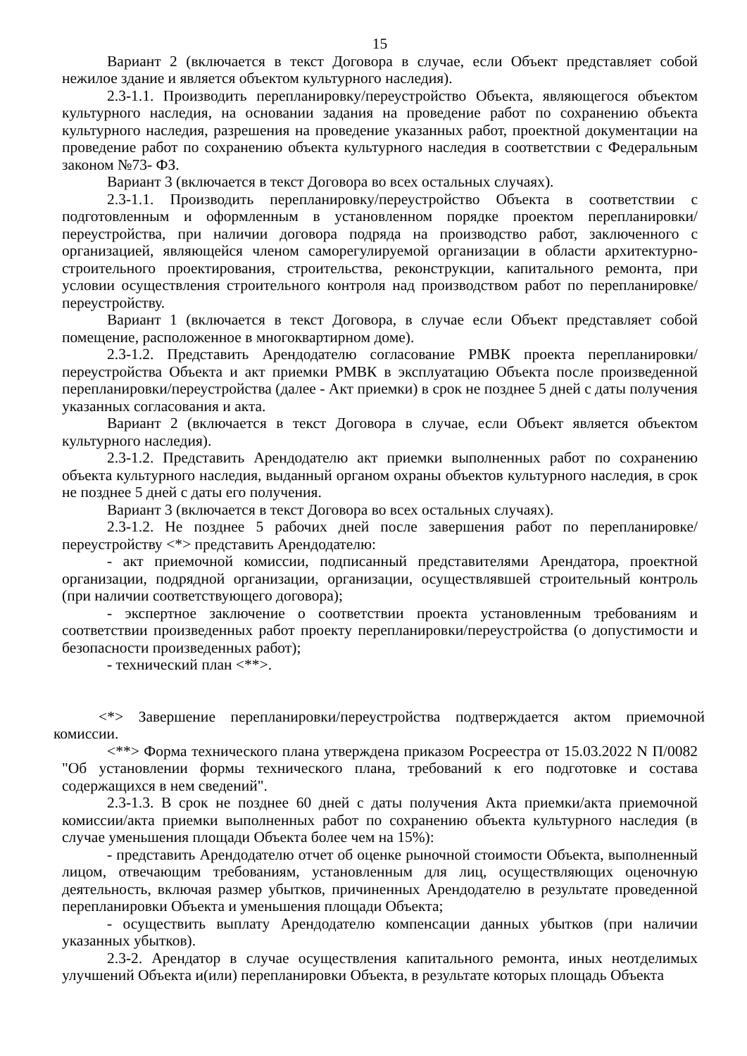15
Вариант 2 (включается в текст Договора в случае, если Объект представляет собой нежилое здание и является объектом культурного наследия).
2.3-1.1. Производить перепланировку/переустройство Объекта, являющегося объектом культурного наследия, на основании задания на проведение работ по сохранению объекта культурного наследия, разрешения на проведение указанных работ, проектной документации на проведение работ по сохранению объекта культурного наследия в соответствии с Федеральным законом №73- ФЗ.
Вариант 3 (включается в текст Договора во всех остальных случаях).
2.3-1.1. Производить перепланировку/переустройство Объекта в соответствии с подготовленным и оформленным в установленном порядке проектом перепланировки/переустройства, при наличии договора подряда на производство работ, заключенного с организацией, являющейся членом саморегулируемой организации в области архитектурно-строительного проектирования, строительства, реконструкции, капитального ремонта, при условии осуществления строительного контроля над производством работ по перепланировке/переустройству.
Вариант 1 (включается в текст Договора, в случае если Объект представляет собой помещение, расположенное в многоквартирном доме).
2.3-1.2. Представить Арендодателю согласование РМВК проекта перепланировки/переустройства Объекта и акт приемки РМВК в эксплуатацию Объекта после произведенной перепланировки/переустройства (далее - Акт приемки) в срок не позднее 5 дней с даты получения указанных согласования и акта.
Вариант 2 (включается в текст Договора в случае, если Объект является объектом культурного наследия).
2.3-1.2. Представить Арендодателю акт приемки выполненных работ по сохранению объекта культурного наследия, выданный органом охраны объектов культурного наследия, в срок не позднее 5 дней с даты его получения.
Вариант 3 (включается в текст Договора во всех остальных случаях).
2.3-1.2. Не позднее 5 рабочих дней после завершения работ по перепланировке/переустройству <*> представить Арендодателю:
- акт приемочной комиссии, подписанный представителями Арендатора, проектной организации, подрядной организации, организации, осуществлявшей строительный контроль (при наличии соответствующего договора);
- экспертное заключение о соответствии проекта установленным требованиям и соответствии произведенных работ проекту перепланировки/переустройства (о допустимости и безопасности произведенных работ);
- технический план <**>.
<*> Завершение перепланировки/переустройства подтверждается актом приемочной комиссии.
<**> Форма технического плана утверждена приказом Росреестра от 15.03.2022 N П/0082 "Об установлении формы технического плана, требований к его подготовке и состава содержащихся в нем сведений".
2.3-1.3. В срок не позднее 60 дней с даты получения Акта приемки/акта приемочной комиссии/акта приемки выполненных работ по сохранению объекта культурного наследия (в случае уменьшения площади Объекта более чем на 15%):
- представить Арендодателю отчет об оценке рыночной стоимости Объекта, выполненный лицом, отвечающим требованиям, установленным для лиц, осуществляющих оценочную деятельность, включая размер убытков, причиненных Арендодателю в результате проведенной перепланировки Объекта и уменьшения площади Объекта;
- осуществить выплату Арендодателю компенсации данных убытков (при наличии указанных убытков).
2.3-2. Арендатор в случае осуществления капитального ремонта, иных неотделимых улучшений Объекта и(или) перепланировки Объекта, в результате которых площадь Объекта